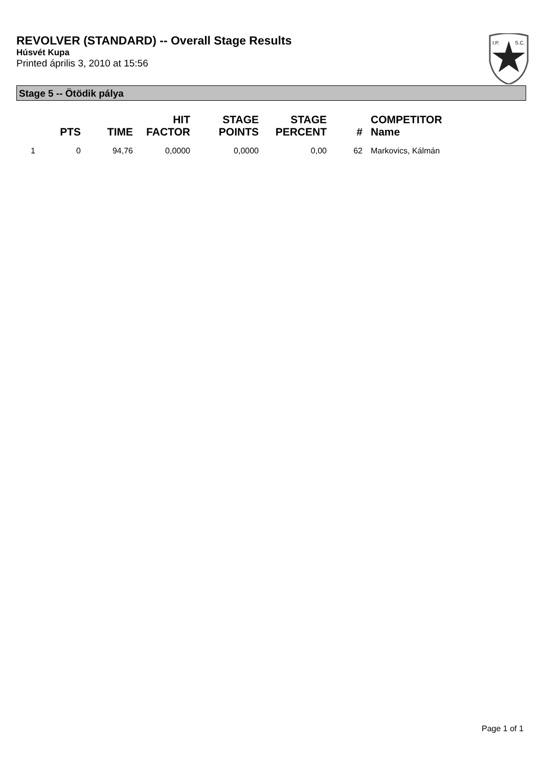REVOLVER (STANDARD) -- Overall Stage Results
Húsvét Kupa
Printed április 3, 2010 at 15:56
I.P.
S.C.
Stage 5 -- Ötödik pálya
| | PTS | TIME | HIT FACTOR | STAGE POINTS | STAGE PERCENT | # | COMPETITOR Name |
| --- | --- | --- | --- | --- | --- | --- | --- |
| 1 | 0 | 94,76 | 0,0000 | 0,0000 | 0,00 | 62 | Markovics, Kálmán |
Page 1 of 1